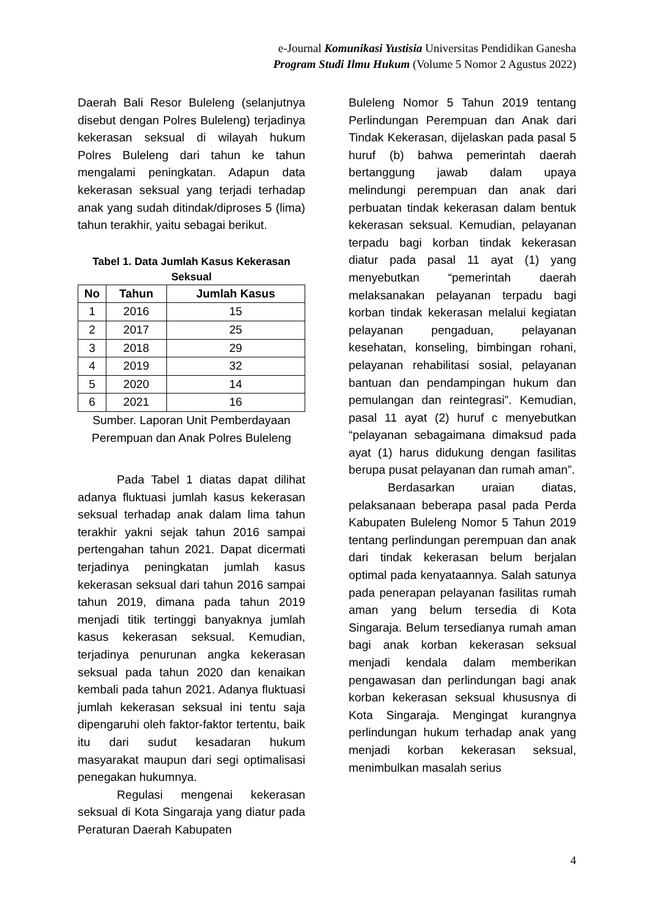e-Journal Komunikasi Yustisia Universitas Pendidikan Ganesha
Program Studi Ilmu Hukum (Volume 5 Nomor 2 Agustus 2022)
Daerah Bali Resor Buleleng (selanjutnya disebut dengan Polres Buleleng) terjadinya kekerasan seksual di wilayah hukum Polres Buleleng dari tahun ke tahun mengalami peningkatan. Adapun data kekerasan seksual yang terjadi terhadap anak yang sudah ditindak/diproses 5 (lima) tahun terakhir, yaitu sebagai berikut.
Tabel 1. Data Jumlah Kasus Kekerasan Seksual
| No | Tahun | Jumlah Kasus |
| --- | --- | --- |
| 1 | 2016 | 15 |
| 2 | 2017 | 25 |
| 3 | 2018 | 29 |
| 4 | 2019 | 32 |
| 5 | 2020 | 14 |
| 6 | 2021 | 16 |
Sumber. Laporan Unit Pemberdayaan Perempuan dan Anak Polres Buleleng
Pada Tabel 1 diatas dapat dilihat adanya fluktuasi jumlah kasus kekerasan seksual terhadap anak dalam lima tahun terakhir yakni sejak tahun 2016 sampai pertengahan tahun 2021. Dapat dicermati terjadinya peningkatan jumlah kasus kekerasan seksual dari tahun 2016 sampai tahun 2019, dimana pada tahun 2019 menjadi titik tertinggi banyaknya jumlah kasus kekerasan seksual. Kemudian, terjadinya penurunan angka kekerasan seksual pada tahun 2020 dan kenaikan kembali pada tahun 2021. Adanya fluktuasi jumlah kekerasan seksual ini tentu saja dipengaruhi oleh faktor-faktor tertentu, baik itu dari sudut kesadaran hukum masyarakat maupun dari segi optimalisasi penegakan hukumnya.
Regulasi mengenai kekerasan seksual di Kota Singaraja yang diatur pada Peraturan Daerah Kabupaten
Buleleng Nomor 5 Tahun 2019 tentang Perlindungan Perempuan dan Anak dari Tindak Kekerasan, dijelaskan pada pasal 5 huruf (b) bahwa pemerintah daerah bertanggung jawab dalam upaya melindungi perempuan dan anak dari perbuatan tindak kekerasan dalam bentuk kekerasan seksual. Kemudian, pelayanan terpadu bagi korban tindak kekerasan diatur pada pasal 11 ayat (1) yang menyebutkan “pemerintah daerah melaksanakan pelayanan terpadu bagi korban tindak kekerasan melalui kegiatan pelayanan pengaduan, pelayanan kesehatan, konseling, bimbingan rohani, pelayanan rehabilitasi sosial, pelayanan bantuan dan pendampingan hukum dan pemulangan dan reintegrasi”. Kemudian, pasal 11 ayat (2) huruf c menyebutkan “pelayanan sebagaimana dimaksud pada ayat (1) harus didukung dengan fasilitas berupa pusat pelayanan dan rumah aman”.
Berdasarkan uraian diatas, pelaksanaan beberapa pasal pada Perda Kabupaten Buleleng Nomor 5 Tahun 2019 tentang perlindungan perempuan dan anak dari tindak kekerasan belum berjalan optimal pada kenyataannya. Salah satunya pada penerapan pelayanan fasilitas rumah aman yang belum tersedia di Kota Singaraja. Belum tersedianya rumah aman bagi anak korban kekerasan seksual menjadi kendala dalam memberikan pengawasan dan perlindungan bagi anak korban kekerasan seksual khususnya di Kota Singaraja. Mengingat kurangnya perlindungan hukum terhadap anak yang menjadi korban kekerasan seksual, menimbulkan masalah serius
4